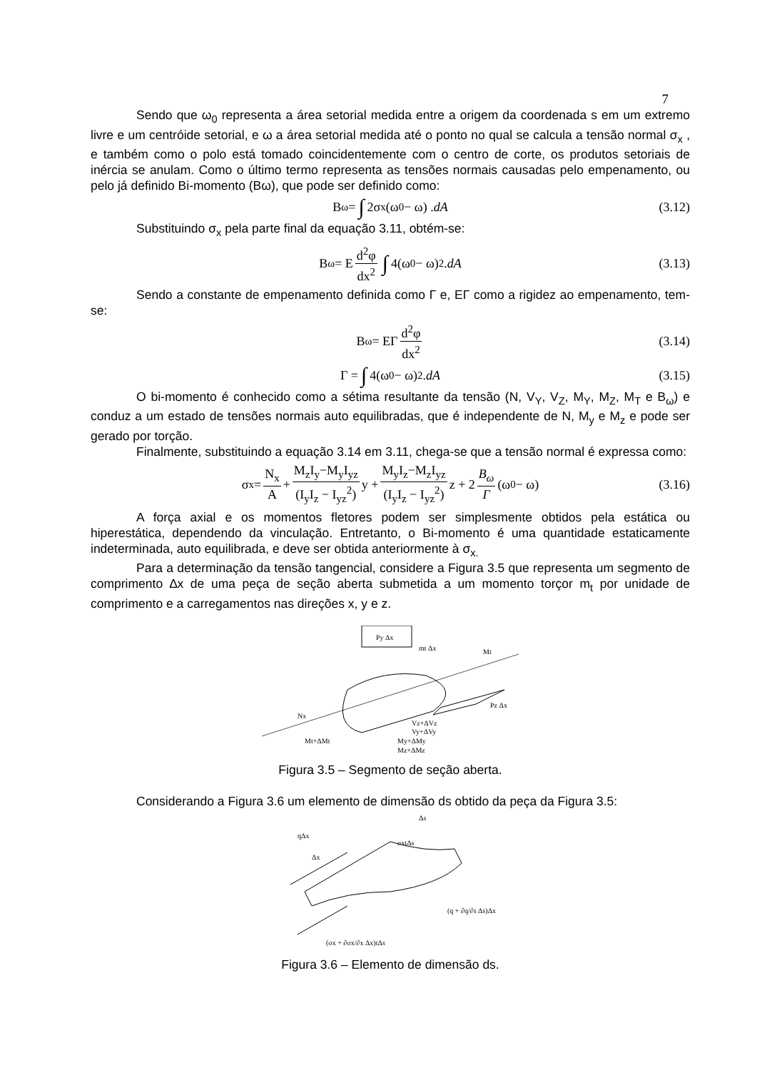7
Sendo que ω<sub>0</sub> representa a área setorial medida entre a origem da coordenada s em um extremo livre e um centróide setorial, e ω a área setorial medida até o ponto no qual se calcula a tensão normal σ<sub>x</sub> , e também como o polo está tomado coincidentemente com o centro de corte, os produtos setoriais de inércia se anulam. Como o último termo representa as tensões normais causadas pelo empenamento, ou pelo já definido Bi-momento (Bω), que pode ser definido como:
B<sub>ω</sub> = ∫ 2σ<sub>x</sub> (ω<sub>0</sub> − ω) . dA (3.12)
Substituindo σ<sub>x</sub> pela parte final da equação 3.11, obtém-se:
B<sub>ω</sub> = E d<sup>2</sup>φ dx<sup>2</sup> ∫ 4(ω<sub>0</sub> − ω)<sup>2</sup> . dA (3.13)
Sendo a constante de empenamento definida como Γ e, EΓ como a rigidez ao empenamento, tem-se:
B<sub>ω</sub> = EΓ d<sup>2</sup>φ dx<sup>2</sup> (3.14)
Γ = ∫ 4(ω<sub>0</sub> − ω)<sup>2</sup> . dA (3.15)
O bi-momento é conhecido como a sétima resultante da tensão (N, V<sub>Y</sub>, V<sub>Z</sub>, M<sub>Y</sub>, M<sub>Z</sub>, M<sub>T</sub> e B<sub>ω</sub>) e conduz a um estado de tensões normais auto equilibradas, que é independente de N, M<sub>y</sub> e M<sub>z</sub> e pode ser gerado por torção.
Finalmente, substituindo a equação 3.14 em 3.11, chega-se que a tensão normal é expressa como:
σ<sub>x</sub> = N<sub>x</sub> A + M<sub>z</sub>I<sub>y</sub>−M<sub>y</sub>I<sub>yz</sub> (I<sub>y</sub>I<sub>z</sub> − I<sub>yz</sub><sup>2</sup>) y + M<sub>y</sub>I<sub>z</sub>−M<sub>z</sub>I<sub>yz</sub> (I<sub>y</sub>I<sub>z</sub> − I<sub>yz</sub><sup>2</sup>) z + 2 B<sub>ω</sub> Γ (ω<sub>0</sub> − ω) (3.16)
A força axial e os momentos fletores podem ser simplesmente obtidos pela estática ou hiperestática, dependendo da vinculação. Entretanto, o Bi-momento é uma quantidade estaticamente indeterminada, auto equilibrada, e deve ser obtida anteriormente à σ<sub>x.</sub>
Para a determinação da tensão tangencial, considere a Figura 3.5 que representa um segmento de comprimento ∆x de uma peça de seção aberta submetida a um momento torçor m<sub>t</sub> por unidade de comprimento e a carregamentos nas direções x, y e z.
Py Δx
mt Δx
Mt
Pz Δx
Nx
Mt+ΔMt
Vz+ΔVz
Vy+ΔVy
My+ΔMy
Mz+ΔMz
Figura 3.5 – Segmento de seção aberta.
Considerando a Figura 3.6 um elemento de dimensão ds obtido da peça da Figura 3.5:
qΔx
Δx
Δs
σxtΔs
(q + ∂q/∂s Δs)Δx
(σx + ∂σx/∂x Δx)tΔs
Figura 3.6 – Elemento de dimensão ds.